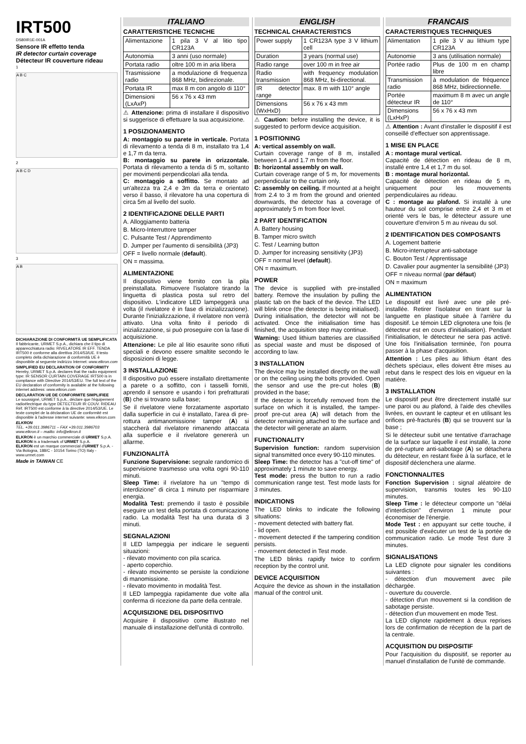IRT500
DS80IR1E-001A
Sensore IR effetto tenda
IR detector curtain coverage
Détecteur IR couverture rideau
1
A B C
2
A B C D
3
A B
DICHIARAZIONE DI CONFORMITÀ UE SEMPLIFICATA
Il fabbricante, URMET S.p.A., dichiara che il tipo di apparecchiatura radio: RIVELATORE IR EFF. TENDA IRT500 è conforme alla direttiva 2014/53/UE. Il testo completo della dichiarazione di conformità UE è disponibile al seguente indirizzo Internet: www.elkron.com
SIMPLIFIED EU DECLARATION OF CONFORMITY
Hereby, URMET S.p.A. declares that the radio equipment type: IR SENSOR CURTAIN COVERAGE IRT500 is in compliance with Directive 2014/53/EU. The full text of the EU declaration of conformity is available at the following internet address: www.elkron.com
DECLARATION UE DE CONFORMITE SIMPLIFIEE
Le soussigné, URMET S.p.A., déclare que l'équipement radioélectrique du type DETECTEUR IR COUV. RIDEAU Réf. IRT500 est conforme à la directive 2014/53/UE. Le texte complet de la déclaration UE de conformité est disponible à l'adresse internet suivante: www.elkron.com
ELKRON
TEL. +39.011.3986711 – FAX +39.011.3986703
www.elkron.it – mailto: info@elkron.it
ELKRON è un marchio commerciale di URMET S.p.A.
ELKRON is a trademark of URMET S.p.A.
ELKRON est un marque commercial d'URMET S.p.A. - Via Bologna, 188/C - 10154 Torino (TO) Italy - www.urmet.com
Made in TAIWAN CE
ITALIANO
CARATTERISTICHE TECNICHE
| Alimentazione | 1 pila 3 V al litio tipo CR123A |
| Autonomia | 3 anni (uso normale) |
| Portata radio | oltre 100 m in aria libera |
| Trasmissione radio | a modulazione di frequenza 868 MHz, bidirezionale. |
| Portata IR | max 8 m con angolo di 110° |
| Dimensioni (LxAxP) | 56 x 76 x 43 mm |
⚠ Attenzione: prima di installare il dispositivo si suggerisce di effettuare la sua acquisizione.
1 POSIZIONAMENTO
A: montaggio su parete in verticale. Portata di rilevamento a tenda di 8 m, installato tra 1,4 e 1,7 m da terra.
B: montaggio su parete in orizzontale. Portata di rilevamento a tenda di 5 m, soltanto per movimenti perpendicolari alla tenda.
C: montaggio a soffitto. Se montato ad un'altezza tra 2,4 e 3m da terra e orientato verso il basso, il rilevatore ha una copertura di circa 5m al livello del suolo.
2 IDENTIFICAZIONE DELLE PARTI
A. Alloggiamento batteria
B. Micro-Interruttore tamper
C. Pulsante Test / Apprendimento
D. Jumper per l'aumento di sensibilità (JP3)
OFF = livello normale (default).
ON = massima.
ALIMENTAZIONE
Il dispositivo viene fornito con la pila preinstallata. Rimuovere l'isolatore tirando la linguetta di plastica posta sul retro del dispositivo. L'indicatore LED lampeggerà una volta (il rivelatore è in fase di inizializzazione). Durante l'inizializzazione, il rivelatore non verrà attivato. Una volta finito il periodo di inizializzazione, si può proseguire con la fase di acquisizione.
Attenzione: Le pile al litio esaurite sono rifiuti speciali e devono essere smaltite secondo le disposizioni di legge.
3 INSTALLAZIONE
Il dispositivo può essere installato direttamente a parete o a soffitto, con i tasselli forniti, aprendo il sensore e usando i fori prefratturati (B) che si trovano sulla base;
Se il rivelatore viene forzatamente asportato dalla superficie in cui è installato, l'area di pre-rottura antimanomissione tamper (A) si staccherà dal rivelatore rimanendo attaccata alla superficie e il rivelatore genererà un allarme.
FUNZIONALITÀ
Funzione Supervisione: segnale randomico di supervisione trasmesso una volta ogni 90-110 minuti.
Sleep Time: il rivelatore ha un "tempo di interdizione" di circa 1 minuto per risparmiare energia.
Modalità Test: premendo il tasto è possibile eseguire un test della portata di comunicazione radio. La modalità Test ha una durata di 3 minuti.
SEGNALAZIONI
Il LED lampeggia per indicare le seguenti situazioni:
- rilevato movimento con pila scarica.
- aperto coperchio.
- rilevato movimento se persiste la condizione di manomissione.
- rilevato movimento in modalità Test.
Il LED lampeggia rapidamente due volte alla conferma di ricezione da parte della centrale.
ACQUISIZIONE DEL DISPOSITIVO
Acquisire il dispositivo come illustrato nel manuale di installazione dell'unità di controllo.
ENGLISH
TECHNICAL CHARACTERISTICS
| Power supply | 1 CR123A type 3 V lithium cell |
| Duration | 3 years (normal use) |
| Radio range | over 100 m in free air |
| Radio transmission | with frequency modulation 868 MHz, bi-directional. |
| IR detector range | max. 8 m with 110° angle |
| Dimensions (WxHxD) | 56 x 76 x 43 mm |
⚠ Caution: before installing the device, it is suggested to perform device acquisition.
1 POSITIONING
A: vertical assembly on wall.
Curtain coverage range of 8 m, installed between 1.4 and 1.7 m from the floor.
B: horizontal assembly on wall.
Curtain coverage range of 5 m, for movements perpendicular to the curtain only.
C: assembly on ceiling. If mounted at a height from 2.4 to 3 m from the ground and oriented downwards, the detector has a coverage of approximately 5 m from floor level.
2 PART IDENTIFICATION
A. Battery housing
B. Tamper micro switch
C. Test / Learning button
D. Jumper for increasing sensitivity (JP3)
OFF = normal level (default).
ON = maximum.
POWER
The device is supplied with pre-installed battery. Remove the insulation by pulling the plastic tab on the back of the device. The LED will blink once (the detector is being initialised). During initialisation, the detector will not be activated. Once the initialisation time has finished, the acquisition step may continue.
Warning: Used lithium batteries are classified as special waste and must be disposed of according to law.
3 INSTALLATION
The device may be installed directly on the wall or on the ceiling using the bolts provided. Open the sensor and use the pre-cut holes (B) provided in the base;
If the detector is forcefully removed from the surface on which it is installed, the tamper-proof pre-cut area (A) will detach from the detector remaining attached to the surface and the detector will generate an alarm.
FUNCTIONALITY
Supervision function: random supervision signal transmitted once every 90-110 minutes.
Sleep Time: the detector has a "cut-off time" of approximately 1 minute to save energy.
Test mode: press the button to run a radio communication range test. Test mode lasts for 3 minutes.
INDICATIONS
The LED blinks to indicate the following situations:
- movement detected with battery flat.
- lid open.
- movement detected if the tampering condition persists.
- movement detected in Test mode.
The LED blinks rapidly twice to confirm reception by the control unit.
DEVICE ACQUISITION
Acquire the device as shown in the installation manual of the control unit.
FRANCAIS
CARACTERISTIQUES TECHNIQUES
| Alimentation | 1 pile 3 V au lithium type CR123A |
| Autonomie | 3 ans (utilisation normale) |
| Portée radio | Plus de 100 m en champ libre |
| Transmission radio | à modulation de fréquence 868 MHz, bidirectionnelle. |
| Portée détecteur IR | maximum 8 m avec un angle de 110° |
| Dimensions (LxHxP) | 56 x 76 x 43 mm |
⚠ Attention : Avant d'installer le dispositif il est conseillé d'effectuer son apprentissage.
1 MISE EN PLACE
A : montage mural vertical.
Capacité de détection en rideau de 8 m, installé entre 1,4 et 1,7 m du sol.
B : montage mural horizontal.
Capacité de détection en rideau de 5 m, uniquement pour les mouvements perpendiculaires au rideau.
C : montage au plafond. Si installé à une hauteur du sol comprise entre 2,4 et 3 m et orienté vers le bas, le détecteur assure une couverture d'environ 5 m au niveau du sol.
2 IDENTIFICATION DES COMPOSANTS
A. Logement batterie
B. Micro-interrupteur anti-sabotage
C. Bouton Test / Apprentissage
D. Cavalier pour augmenter la sensibilité (JP3)
OFF = niveau normal (par défaut)
ON = maximum
ALIMENTATION
Le dispositif est livré avec une pile pré-installée. Retirer l'isolateur en tirant sur la languette en plastique située à l'arrière du dispositif. Le témoin LED clignotera une fois (le détecteur est en cours d'initialisation). Pendant l'initialisation, le détecteur ne sera pas activé. Une fois l'initialisation terminée, l'on pourra passer à la phase d'acquisition.
Attention : Les piles au lithium étant des déchets spéciaux, elles doivent être mises au rebut dans le respect des lois en vigueur en la matière.
3 INSTALLATION
Le dispositif peut être directement installé sur une paroi ou au plafond, à l'aide des chevilles livrées, en ouvrant le capteur et en utilisant les orifices pré-fracturés (B) qui se trouvent sur la base ;
Si le détecteur subit une tentative d'arrachage de la surface sur laquelle il est installé, la zone de pré-rupture anti-sabotage (A) se détachera du détecteur, en restant fixée à la surface, et le dispositif déclenchera une alarme.
FONCTIONNALITES
Fonction Supervision : signal aléatoire de supervision, transmis toutes les 90-110 minutes.
Sleep Time : le détecteur comporte un "délai d'interdiction" d'environ 1 minute pour économiser de l'énergie.
Mode Test : en appuyant sur cette touche, il est possible d'exécuter un test de la portée de communication radio. Le mode Test dure 3 minutes.
SIGNALISATIONS
La LED clignote pour signaler les conditions suivantes :
- détection d'un mouvement avec pile déchargée.
- ouverture du couvercle.
- détection d'un mouvement si la condition de sabotage persiste.
- détection d'un mouvement en mode Test.
La LED clignote rapidement à deux reprises lors de confirmation de réception de la part de la centrale.
ACQUISITION DU DISPOSITIF
Pour l'acquisition du dispositif, se reporter au manuel d'installation de l'unité de commande.